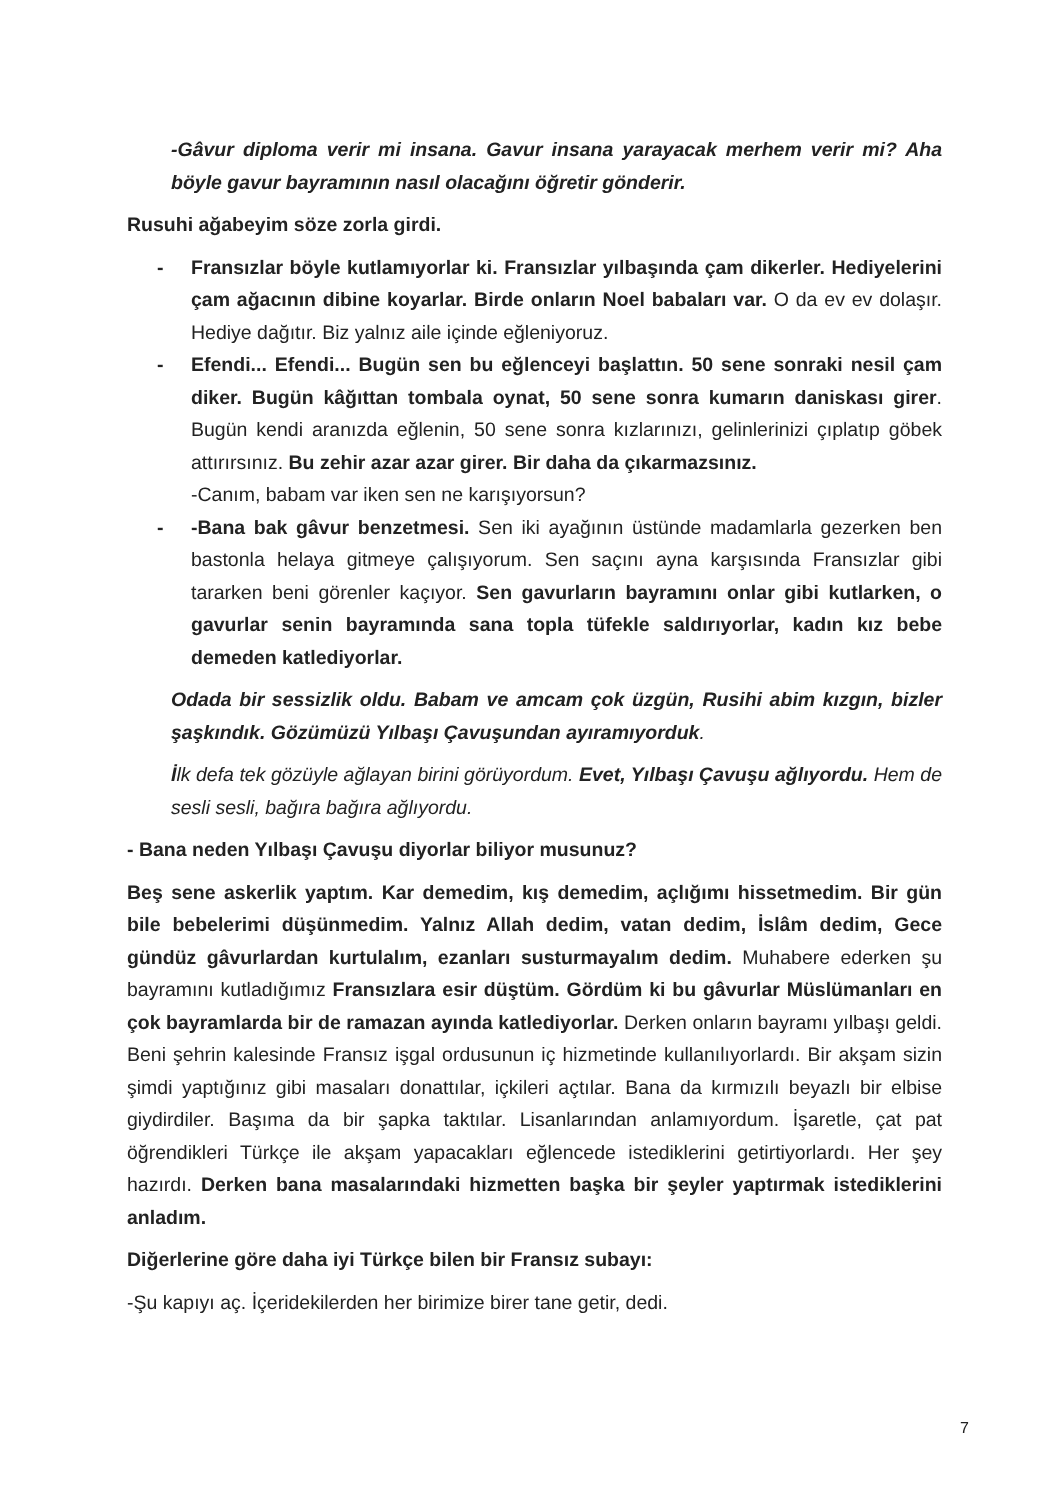-Gâvur diploma verir mi insana. Gavur insana yarayacak merhem verir mi? Aha böyle gavur bayramının nasıl olacağını öğretir gönderir.
Rusuhi ağabeyim söze zorla girdi.
- Fransızlar böyle kutlamıyorlar ki. Fransızlar yılbaşında çam dikerler. Hediyelerini çam ağacının dibine koyarlar. Birde onların Noel babaları var. O da ev ev dolaşır. Hediye dağıtır. Biz yalnız aile içinde eğleniyoruz.
- Efendi... Efendi... Bugün sen bu eğlenceyi başlattın. 50 sene sonraki nesil çam diker. Bugün kâğıttan tombala oynat, 50 sene sonra kumarın daniskası girer. Bugün kendi aranızda eğlenin, 50 sene sonra kızlarınızı, gelinlerinizi çıplatıp göbek attırırsınız. Bu zehir azar azar girer. Bir daha da çıkarmazsınız.
-Canım, babam var iken sen ne karışıyorsun?
- -Bana bak gâvur benzetmesi. Sen iki ayağının üstünde madamlarla gezerken ben bastonla helaya gitmeye çalışıyorum. Sen saçını ayna karşısında Fransızlar gibi tararken beni görenler kaçıyor. Sen gavurların bayramını onlar gibi kutlarken, o gavurlar senin bayramında sana topla tüfekle saldırıyorlar, kadın kız bebe demeden katlediyorlar.
Odada bir sessizlik oldu. Babam ve amcam çok üzgün, Rusihi abim kızgın, bizler şaşkındık. Gözümüzü Yılbaşı Çavuşundan ayıramıyorduk.
İlk defa tek gözüyle ağlayan birini görüyordum. Evet, Yılbaşı Çavuşu ağlıyordu. Hem de sesli sesli, bağıra bağıra ağlıyordu.
- Bana neden Yılbaşı Çavuşu diyorlar biliyor musunuz?
Beş sene askerlik yaptım. Kar demedim, kış demedim, açlığımı hissetmedim. Bir gün bile bebelerimi düşünmedim. Yalnız Allah dedim, vatan dedim, İslâm dedim, Gece gündüz gâvurlardan kurtulalım, ezanları susturmayalım dedim. Muhabere ederken şu bayramını kutladığımız Fransızlara esir düştüm. Gördüm ki bu gâvurlar Müslümanları en çok bayramlarda bir de ramazan ayında katlediyorlar. Derken onların bayramı yılbaşı geldi. Beni şehrin kalesinde Fransız işgal ordusunun iç hizmetinde kullanılıyorlardı. Bir akşam sizin şimdi yaptığınız gibi masaları donattılar, içkileri açtılar. Bana da kırmızılı beyazlı bir elbise giydirdiler. Başıma da bir şapka taktılar. Lisanlarından anlamıyordum. İşaretle, çat pat öğrendikleri Türkçe ile akşam yapacakları eğlencede istediklerini getirtiyorlardı. Her şey hazırdı. Derken bana masalarındaki hizmetten başka bir şeyler yaptırmak istediklerini anladım.
Diğerlerine göre daha iyi Türkçe bilen bir Fransız subayı:
-Şu kapıyı aç. İçeridekilerden her birimize birer tane getir, dedi.
7